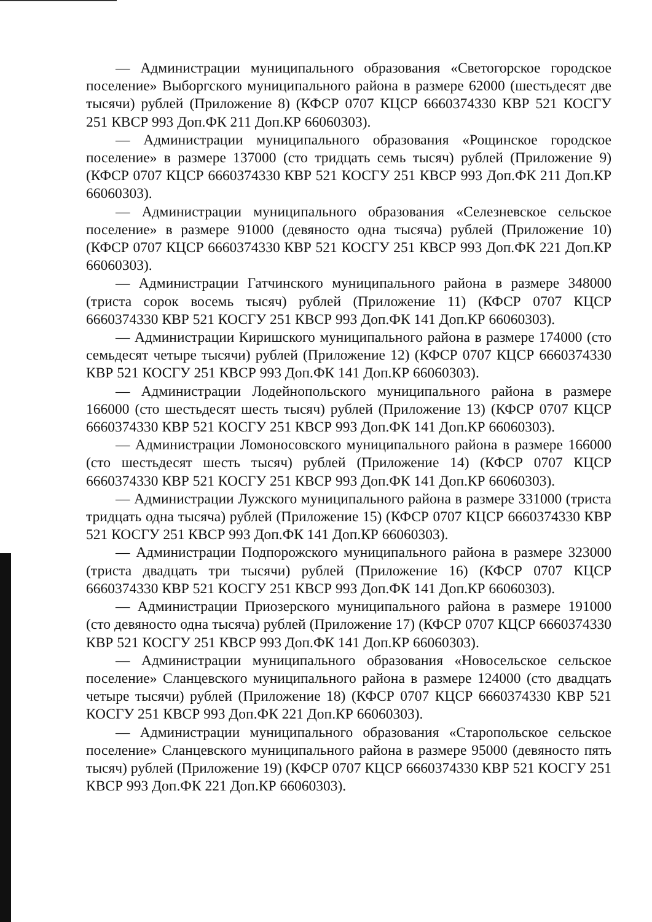— Администрации муниципального образования «Светогорское городское поселение» Выборгского муниципального района в размере 62000 (шестьдесят две тысячи) рублей (Приложение 8) (КФСР 0707 КЦСР 6660374330 КВР 521 КОСГУ 251 КВСР 993 Доп.ФК 211 Доп.КР 66060303).
— Администрации муниципального образования «Рощинское городское поселение» в размере 137000 (сто тридцать семь тысяч) рублей (Приложение 9) (КФСР 0707 КЦСР 6660374330 КВР 521 КОСГУ 251 КВСР 993 Доп.ФК 211 Доп.КР 66060303).
— Администрации муниципального образования «Селезневское сельское поселение» в размере 91000 (девяносто одна тысяча) рублей (Приложение 10) (КФСР 0707 КЦСР 6660374330 КВР 521 КОСГУ 251 КВСР 993 Доп.ФК 221 Доп.КР 66060303).
— Администрации Гатчинского муниципального района в размере 348000 (триста сорок восемь тысяч) рублей (Приложение 11) (КФСР 0707 КЦСР 6660374330 КВР 521 КОСГУ 251 КВСР 993 Доп.ФК 141 Доп.КР 66060303).
— Администрации Киришского муниципального района в размере 174000 (сто семьдесят четыре тысячи) рублей (Приложение 12) (КФСР 0707 КЦСР 6660374330 КВР 521 КОСГУ 251 КВСР 993 Доп.ФК 141 Доп.КР 66060303).
— Администрации Лодейнопольского муниципального района в размере 166000 (сто шестьдесят шесть тысяч) рублей (Приложение 13) (КФСР 0707 КЦСР 6660374330 КВР 521 КОСГУ 251 КВСР 993 Доп.ФК 141 Доп.КР 66060303).
— Администрации Ломоносовского муниципального района в размере 166000 (сто шестьдесят шесть тысяч) рублей (Приложение 14) (КФСР 0707 КЦСР 6660374330 КВР 521 КОСГУ 251 КВСР 993 Доп.ФК 141 Доп.КР 66060303).
— Администрации Лужского муниципального района в размере 331000 (триста тридцать одна тысяча) рублей (Приложение 15) (КФСР 0707 КЦСР 6660374330 КВР 521 КОСГУ 251 КВСР 993 Доп.ФК 141 Доп.КР 66060303).
— Администрации Подпорожского муниципального района в размере 323000 (триста двадцать три тысячи) рублей (Приложение 16) (КФСР 0707 КЦСР 6660374330 КВР 521 КОСГУ 251 КВСР 993 Доп.ФК 141 Доп.КР 66060303).
— Администрации Приозерского муниципального района в размере 191000 (сто девяносто одна тысяча) рублей (Приложение 17) (КФСР 0707 КЦСР 6660374330 КВР 521 КОСГУ 251 КВСР 993 Доп.ФК 141 Доп.КР 66060303).
— Администрации муниципального образования «Новосельское сельское поселение» Сланцевского муниципального района в размере 124000 (сто двадцать четыре тысячи) рублей (Приложение 18) (КФСР 0707 КЦСР 6660374330 КВР 521 КОСГУ 251 КВСР 993 Доп.ФК 221 Доп.КР 66060303).
— Администрации муниципального образования «Старопольское сельское поселение» Сланцевского муниципального района в размере 95000 (девяносто пять тысяч) рублей (Приложение 19) (КФСР 0707 КЦСР 6660374330 КВР 521 КОСГУ 251 КВСР 993 Доп.ФК 221 Доп.КР 66060303).